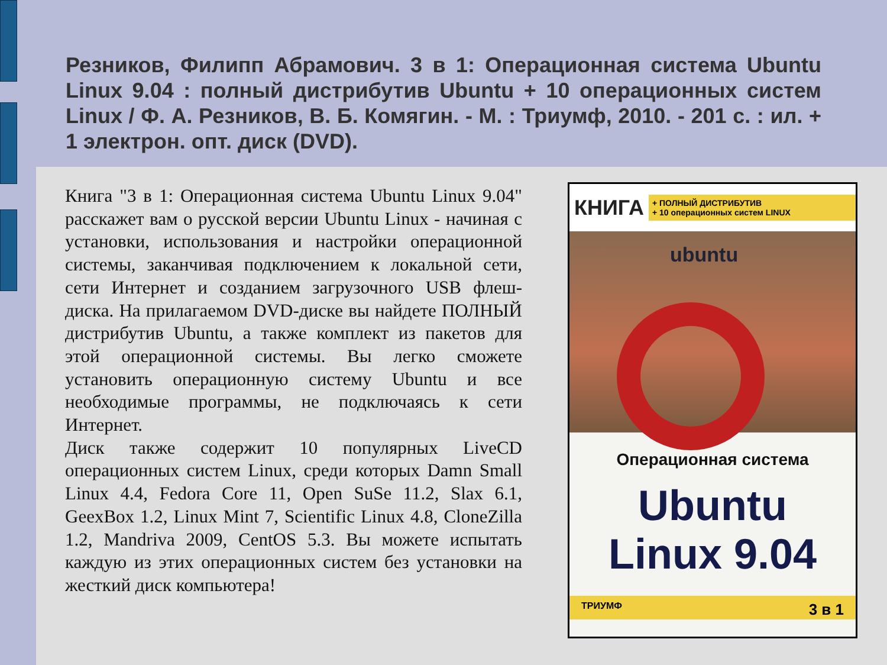Резников, Филипп Абрамович. 3 в 1: Операционная система Ubuntu Linux 9.04 : полный дистрибутив Ubuntu + 10 операционных систем Linux / Ф. А. Резников, В. Б. Комягин. - М. : Триумф, 2010. - 201 с. : ил. + 1 электрон. опт. диск (DVD).
Книга "3 в 1: Операционная система Ubuntu Linux 9.04" расскажет вам о русской версии Ubuntu Linux - начиная с установки, использования и настройки операционной системы, заканчивая подключением к локальной сети, сети Интернет и созданием загрузочного USB флеш-диска. На прилагаемом DVD-диске вы найдете ПОЛНЫЙ дистрибутив Ubuntu, а также комплект из пакетов для этой операционной системы. Вы легко сможете установить операционную систему Ubuntu и все необходимые программы, не подключаясь к сети Интернет.
Диск также содержит 10 популярных LiveCD операционных систем Linux, среди которых Damn Small Linux 4.4, Fedora Core 11, Open SuSe 11.2, Slax 6.1, GeexBox 1.2, Linux Mint 7, Scientific Linux 4.8, CloneZilla 1.2, Mandriva 2009, CentOS 5.3. Вы можете испытать каждую из этих операционных систем без установки на жесткий диск компьютера!
КНИГА + ПОЛНЫЙ ДИСТРИБУТИВ
+ 10 операционных систем LINUX
ubuntu
Операционная система
Ubuntu
Linux 9.04
ТРИУМФ 3 в 1